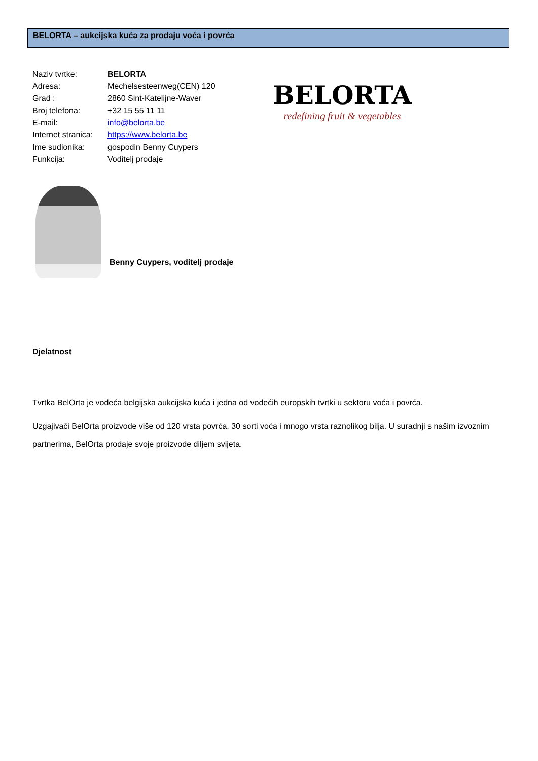BELORTA – aukcijska kuća za prodaju voća i povrća
| Naziv tvrtke: | BELORTA |
| Adresa: | Mechelsesteenweg(CEN) 120 |
| Grad : | 2860 Sint-Katelijne-Waver |
| Broj telefona: | +32 15 55 11 11 |
| E-mail: | info@belorta.be |
| Internet stranica: | https://www.belorta.be |
| Ime sudionika: | gospodin Benny Cuypers |
| Funkcija: | Voditelj prodaje |
BELORTA
redefining fruit & vegetables
Benny Cuypers, voditelj prodaje
Djelatnost
Tvrtka BelOrta je vodeća belgijska aukcijska kuća i jedna od vodećih europskih tvrtki u sektoru voća i povrća.
Uzgajivači BelOrta proizvode više od 120 vrsta povrća, 30 sorti voća i mnogo vrsta raznolikog bilja. U suradnji s našim izvoznim partnerima, BelOrta prodaje svoje proizvode diljem svijeta.